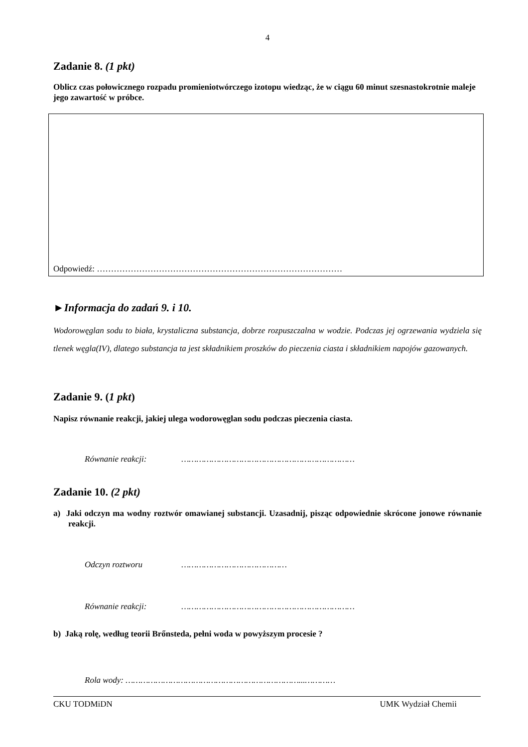4
Zadanie 8. (1 pkt)
Oblicz czas połowicznego rozpadu promieniotwórczego izotopu wiedząc, że w ciągu 60 minut szesnastokrotnie maleje jego zawartość w próbce.
Odpowiedź: ……………………………………………………………………………
►Informacja do zadań 9. i 10.
Wodorowęglan sodu to biała, krystaliczna substancja, dobrze rozpuszczalna w wodzie. Podczas jej ogrzewania wydziela się tlenek węgla(IV), dlatego substancja ta jest składnikiem proszków do pieczenia ciasta i składnikiem napojów gazowanych.
Zadanie 9. (1 pkt)
Napisz równanie reakcji, jakiej ulega wodorowęglan sodu podczas pieczenia ciasta.
Równanie reakcji: ……………………………………………………………
Zadanie 10. (2 pkt)
a) Jaki odczyn ma wodny roztwór omawianej substancji. Uzasadnij, pisząc odpowiednie skrócone jonowe równanie reakcji.
Odczyn roztworu ……………………………………
Równanie reakcji: ……………………………………………………………
b) Jaką rolę, według teorii Brőnsteda, pełni woda w powyższym procesie ?
Rola wody: ……………………………………………………………...…………
CKU TODMiDN UMK Wydział Chemii